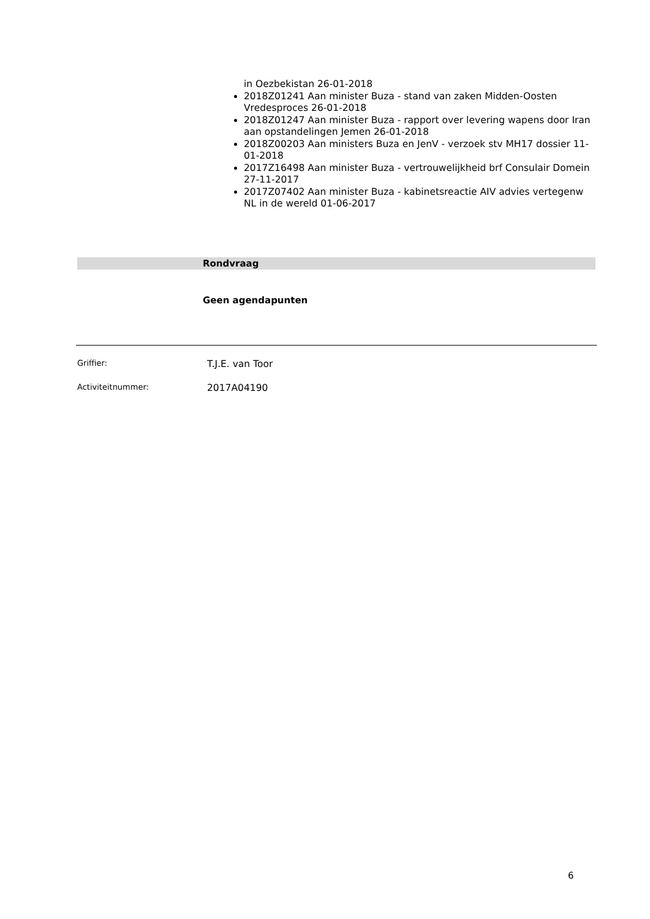in Oezbekistan 26-01-2018
2018Z01241 Aan minister Buza - stand van zaken Midden-Oosten Vredesproces 26-01-2018
2018Z01247 Aan minister Buza - rapport over levering wapens door Iran aan opstandelingen Jemen 26-01-2018
2018Z00203 Aan ministers Buza en JenV - verzoek stv MH17 dossier 11-01-2018
2017Z16498 Aan minister Buza - vertrouwelijkheid brf Consulair Domein 27-11-2017
2017Z07402 Aan minister Buza - kabinetsreactie AIV advies vertegenw NL in de wereld 01-06-2017
Rondvraag
Geen agendapunten
Griffier: T.J.E. van Toor
Activiteitnummer: 2017A04190
6